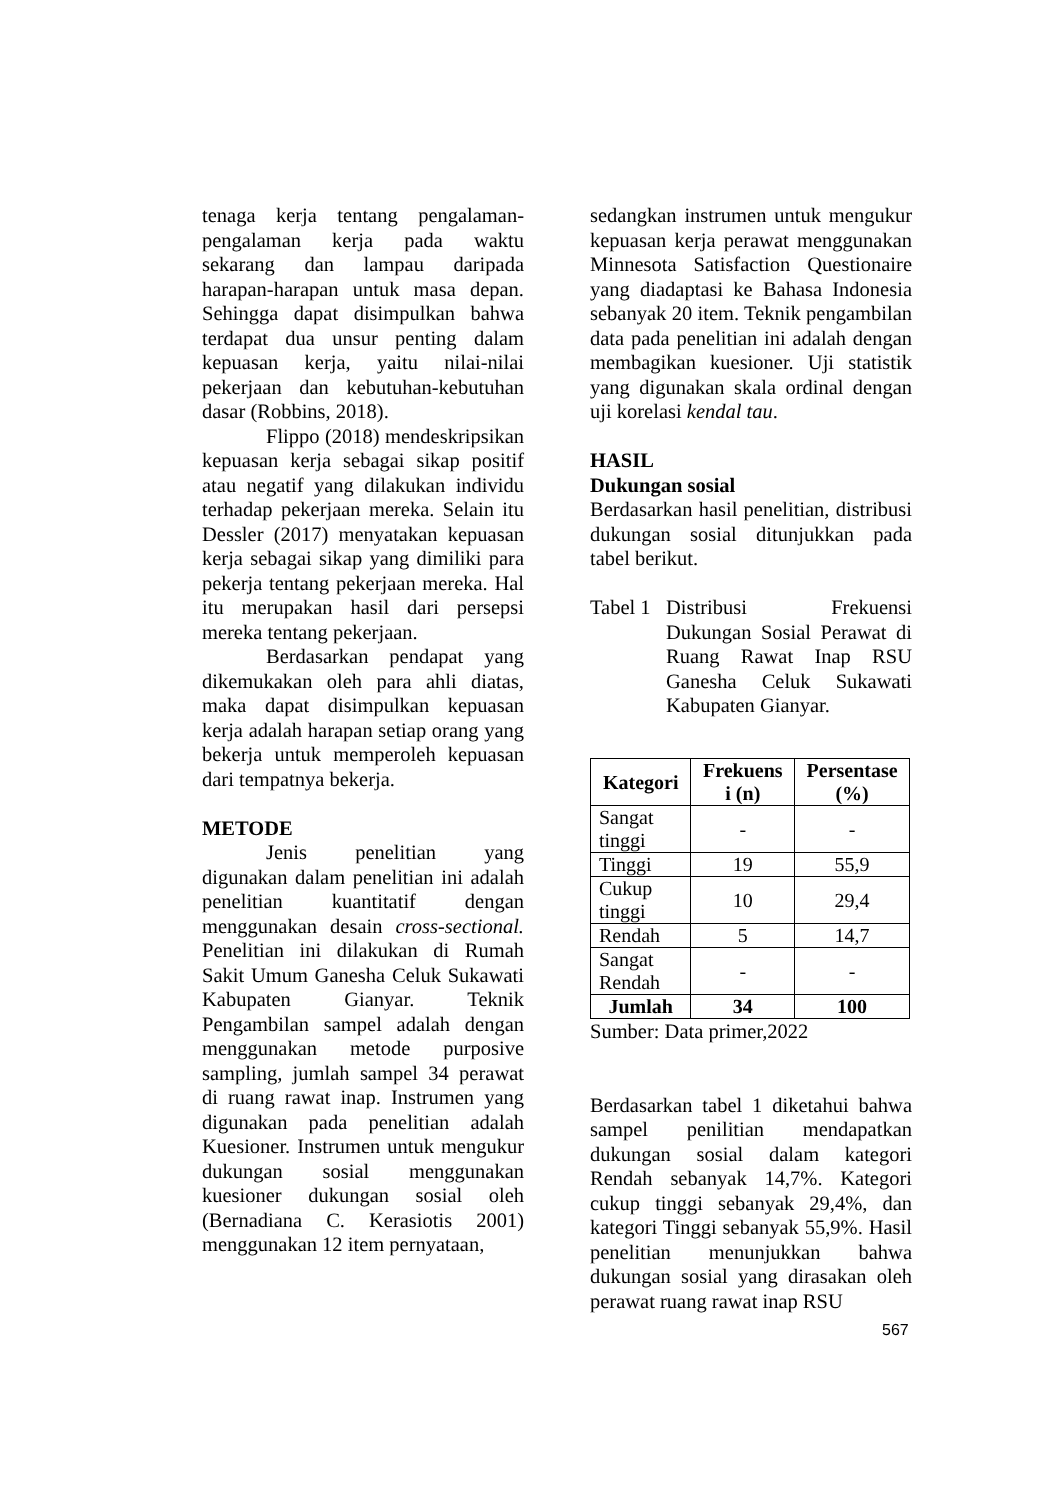tenaga kerja tentang pengalaman-pengalaman kerja pada waktu sekarang dan lampau daripada harapan-harapan untuk masa depan. Sehingga dapat disimpulkan bahwa terdapat dua unsur penting dalam kepuasan kerja, yaitu nilai-nilai pekerjaan dan kebutuhan-kebutuhan dasar (Robbins, 2018).
Flippo (2018) mendeskripsikan kepuasan kerja sebagai sikap positif atau negatif yang dilakukan individu terhadap pekerjaan mereka. Selain itu Dessler (2017) menyatakan kepuasan kerja sebagai sikap yang dimiliki para pekerja tentang pekerjaan mereka. Hal itu merupakan hasil dari persepsi mereka tentang pekerjaan.
Berdasarkan pendapat yang dikemukakan oleh para ahli diatas, maka dapat disimpulkan kepuasan kerja adalah harapan setiap orang yang bekerja untuk memperoleh kepuasan dari tempatnya bekerja.
METODE
Jenis penelitian yang digunakan dalam penelitian ini adalah penelitian kuantitatif dengan menggunakan desain cross-sectional. Penelitian ini dilakukan di Rumah Sakit Umum Ganesha Celuk Sukawati Kabupaten Gianyar. Teknik Pengambilan sampel adalah dengan menggunakan metode purposive sampling, jumlah sampel 34 perawat di ruang rawat inap. Instrumen yang digunakan pada penelitian adalah Kuesioner. Instrumen untuk mengukur dukungan sosial menggunakan kuesioner dukungan sosial oleh (Bernadiana C. Kerasiotis 2001) menggunakan 12 item pernyataan,
sedangkan instrumen untuk mengukur kepuasan kerja perawat menggunakan Minnesota Satisfaction Questionaire yang diadaptasi ke Bahasa Indonesia sebanyak 20 item. Teknik pengambilan data pada penelitian ini adalah dengan membagikan kuesioner. Uji statistik yang digunakan skala ordinal dengan uji korelasi kendal tau.
HASIL
Dukungan sosial
Berdasarkan hasil penelitian, distribusi dukungan sosial ditunjukkan pada tabel berikut.
Tabel 1
Distribusi Frekuensi Dukungan Sosial Perawat di Ruang Rawat Inap RSU Ganesha Celuk Sukawati Kabupaten Gianyar.
| Kategori | Frekuens i (n) | Persentase (%) |
| --- | --- | --- |
| Sangat tinggi | - | - |
| Tinggi | 19 | 55,9 |
| Cukup tinggi | 10 | 29,4 |
| Rendah | 5 | 14,7 |
| Sangat Rendah | - | - |
| Jumlah | 34 | 100 |
Sumber: Data primer,2022
Berdasarkan tabel 1 diketahui bahwa sampel penilitian mendapatkan dukungan sosial dalam kategori Rendah sebanyak 14,7%. Kategori cukup tinggi sebanyak 29,4%, dan kategori Tinggi sebanyak 55,9%. Hasil penelitian menunjukkan bahwa dukungan sosial yang dirasakan oleh perawat ruang rawat inap RSU
567